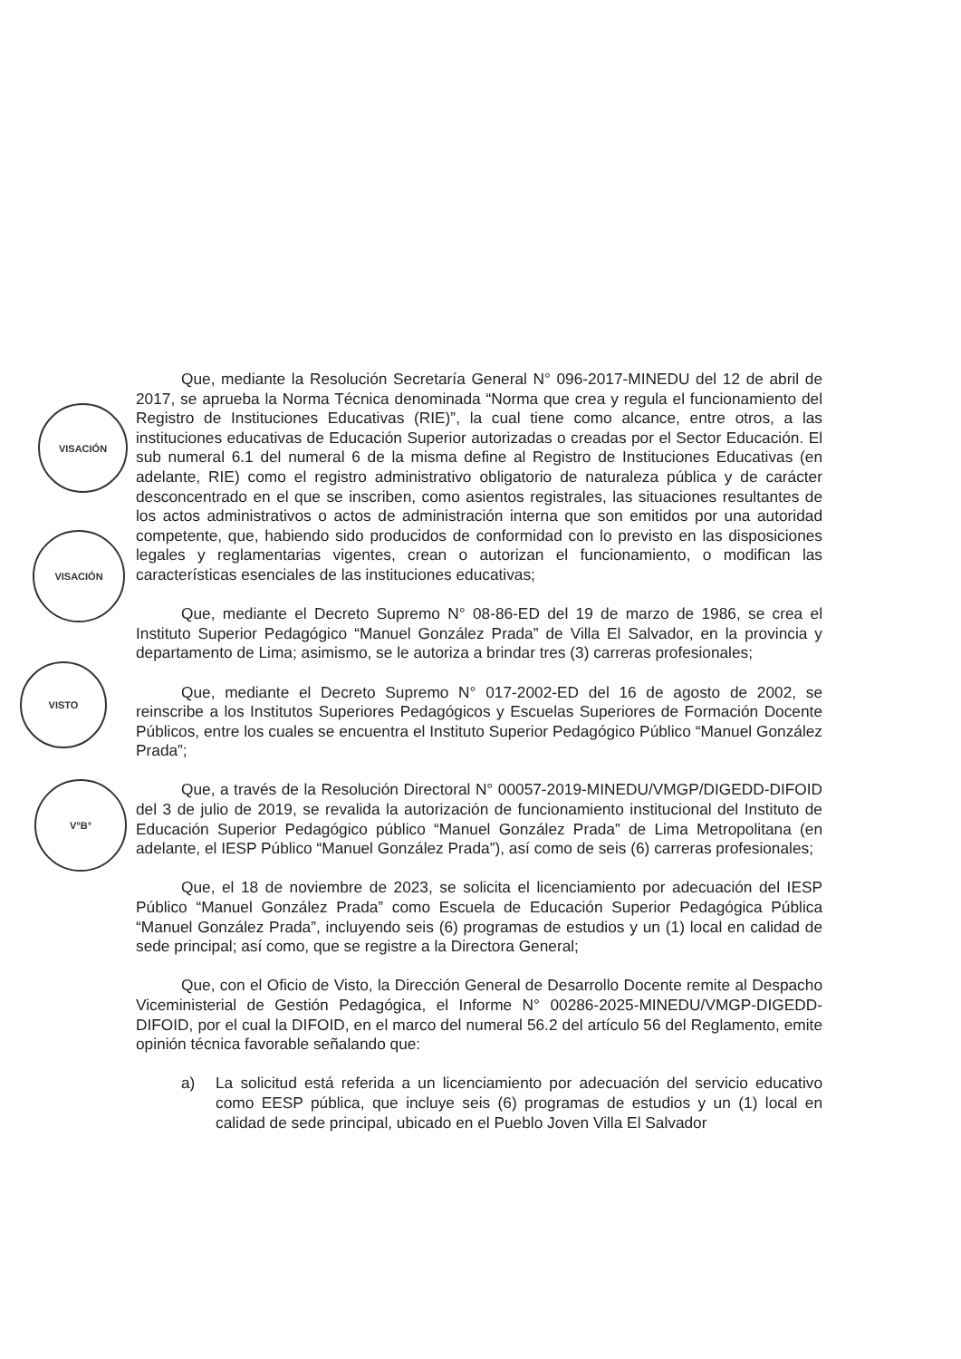VISACIÓN
VISACIÓN
VISTO
V°B°
Que, mediante la Resolución Secretaría General N° 096-2017-MINEDU del 12 de abril de 2017, se aprueba la Norma Técnica denominada “Norma que crea y regula el funcionamiento del Registro de Instituciones Educativas (RIE)”, la cual tiene como alcance, entre otros, a las instituciones educativas de Educación Superior autorizadas o creadas por el Sector Educación. El sub numeral 6.1 del numeral 6 de la misma define al Registro de Instituciones Educativas (en adelante, RIE) como el registro administrativo obligatorio de naturaleza pública y de carácter desconcentrado en el que se inscriben, como asientos registrales, las situaciones resultantes de los actos administrativos o actos de administración interna que son emitidos por una autoridad competente, que, habiendo sido producidos de conformidad con lo previsto en las disposiciones legales y reglamentarias vigentes, crean o autorizan el funcionamiento, o modifican las características esenciales de las instituciones educativas;
Que, mediante el Decreto Supremo N° 08-86-ED del 19 de marzo de 1986, se crea el Instituto Superior Pedagógico “Manuel González Prada” de Villa El Salvador, en la provincia y departamento de Lima; asimismo, se le autoriza a brindar tres (3) carreras profesionales;
Que, mediante el Decreto Supremo N° 017-2002-ED del 16 de agosto de 2002, se reinscribe a los Institutos Superiores Pedagógicos y Escuelas Superiores de Formación Docente Públicos, entre los cuales se encuentra el Instituto Superior Pedagógico Público “Manuel González Prada”;
Que, a través de la Resolución Directoral N° 00057-2019-MINEDU/VMGP/DIGEDD-DIFOID del 3 de julio de 2019, se revalida la autorización de funcionamiento institucional del Instituto de Educación Superior Pedagógico público “Manuel González Prada” de Lima Metropolitana (en adelante, el IESP Público “Manuel González Prada”), así como de seis (6) carreras profesionales;
Que, el 18 de noviembre de 2023, se solicita el licenciamiento por adecuación del IESP Público “Manuel González Prada” como Escuela de Educación Superior Pedagógica Pública “Manuel González Prada”, incluyendo seis (6) programas de estudios y un (1) local en calidad de sede principal; así como, que se registre a la Directora General;
Que, con el Oficio de Visto, la Dirección General de Desarrollo Docente remite al Despacho Viceministerial de Gestión Pedagógica, el Informe N° 00286-2025-MINEDU/VMGP-DIGEDD-DIFOID, por el cual la DIFOID, en el marco del numeral 56.2 del artículo 56 del Reglamento, emite opinión técnica favorable señalando que:
a) La solicitud está referida a un licenciamiento por adecuación del servicio educativo como EESP pública, que incluye seis (6) programas de estudios y un (1) local en calidad de sede principal, ubicado en el Pueblo Joven Villa El Salvador